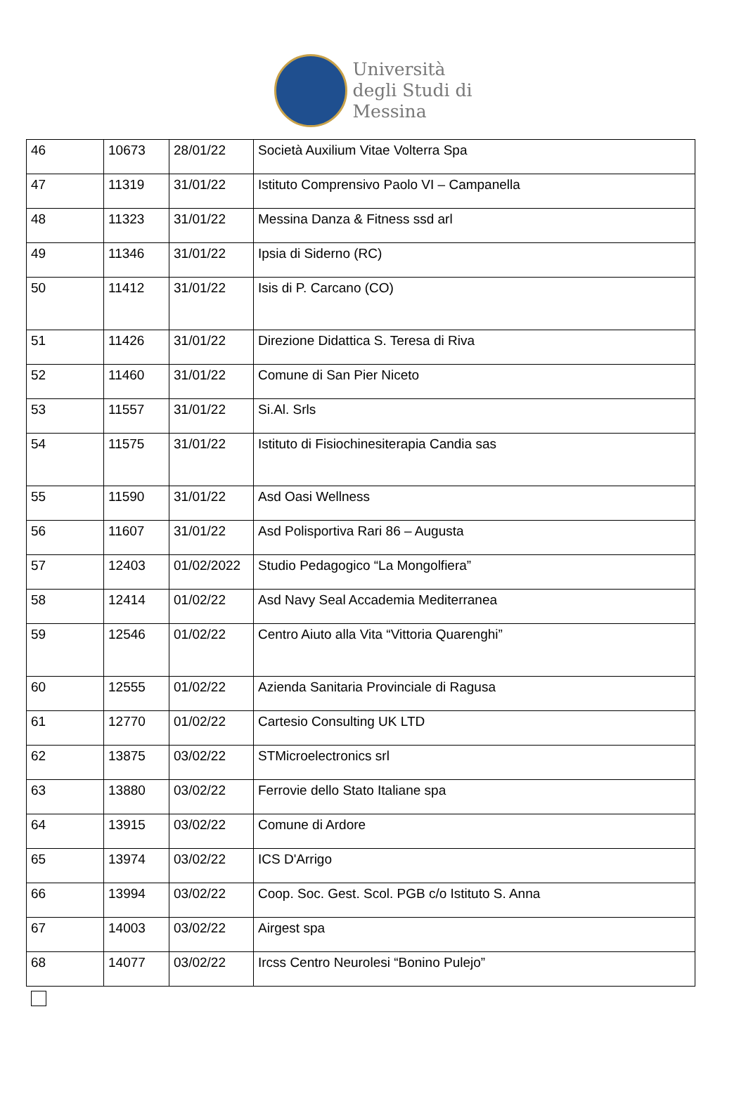Università
degli Studi di
Messina
| 46 | 10673 | 28/01/22 | Società Auxilium Vitae Volterra Spa |
| 47 | 11319 | 31/01/22 | Istituto Comprensivo Paolo VI – Campanella |
| 48 | 11323 | 31/01/22 | Messina Danza & Fitness ssd arl |
| 49 | 11346 | 31/01/22 | Ipsia di Siderno (RC) |
| 50 | 11412 | 31/01/22 | Isis di P. Carcano (CO) |
| 51 | 11426 | 31/01/22 | Direzione Didattica S. Teresa di Riva |
| 52 | 11460 | 31/01/22 | Comune di San Pier Niceto |
| 53 | 11557 | 31/01/22 | Si.Al. Srls |
| 54 | 11575 | 31/01/22 | Istituto di Fisiochinesiterapia Candia sas |
| 55 | 11590 | 31/01/22 | Asd Oasi Wellness |
| 56 | 11607 | 31/01/22 | Asd Polisportiva Rari 86 – Augusta |
| 57 | 12403 | 01/02/2022 | Studio Pedagogico “La Mongolfiera” |
| 58 | 12414 | 01/02/22 | Asd Navy Seal Accademia Mediterranea |
| 59 | 12546 | 01/02/22 | Centro Aiuto alla Vita “Vittoria Quarenghi” |
| 60 | 12555 | 01/02/22 | Azienda Sanitaria Provinciale di Ragusa |
| 61 | 12770 | 01/02/22 | Cartesio Consulting UK LTD |
| 62 | 13875 | 03/02/22 | STMicroelectronics srl |
| 63 | 13880 | 03/02/22 | Ferrovie dello Stato Italiane spa |
| 64 | 13915 | 03/02/22 | Comune di Ardore |
| 65 | 13974 | 03/02/22 | ICS D'Arrigo |
| 66 | 13994 | 03/02/22 | Coop. Soc. Gest. Scol. PGB c/o Istituto S. Anna |
| 67 | 14003 | 03/02/22 | Airgest spa |
| 68 | 14077 | 03/02/22 | Ircss Centro Neurolesi “Bonino Pulejo” |